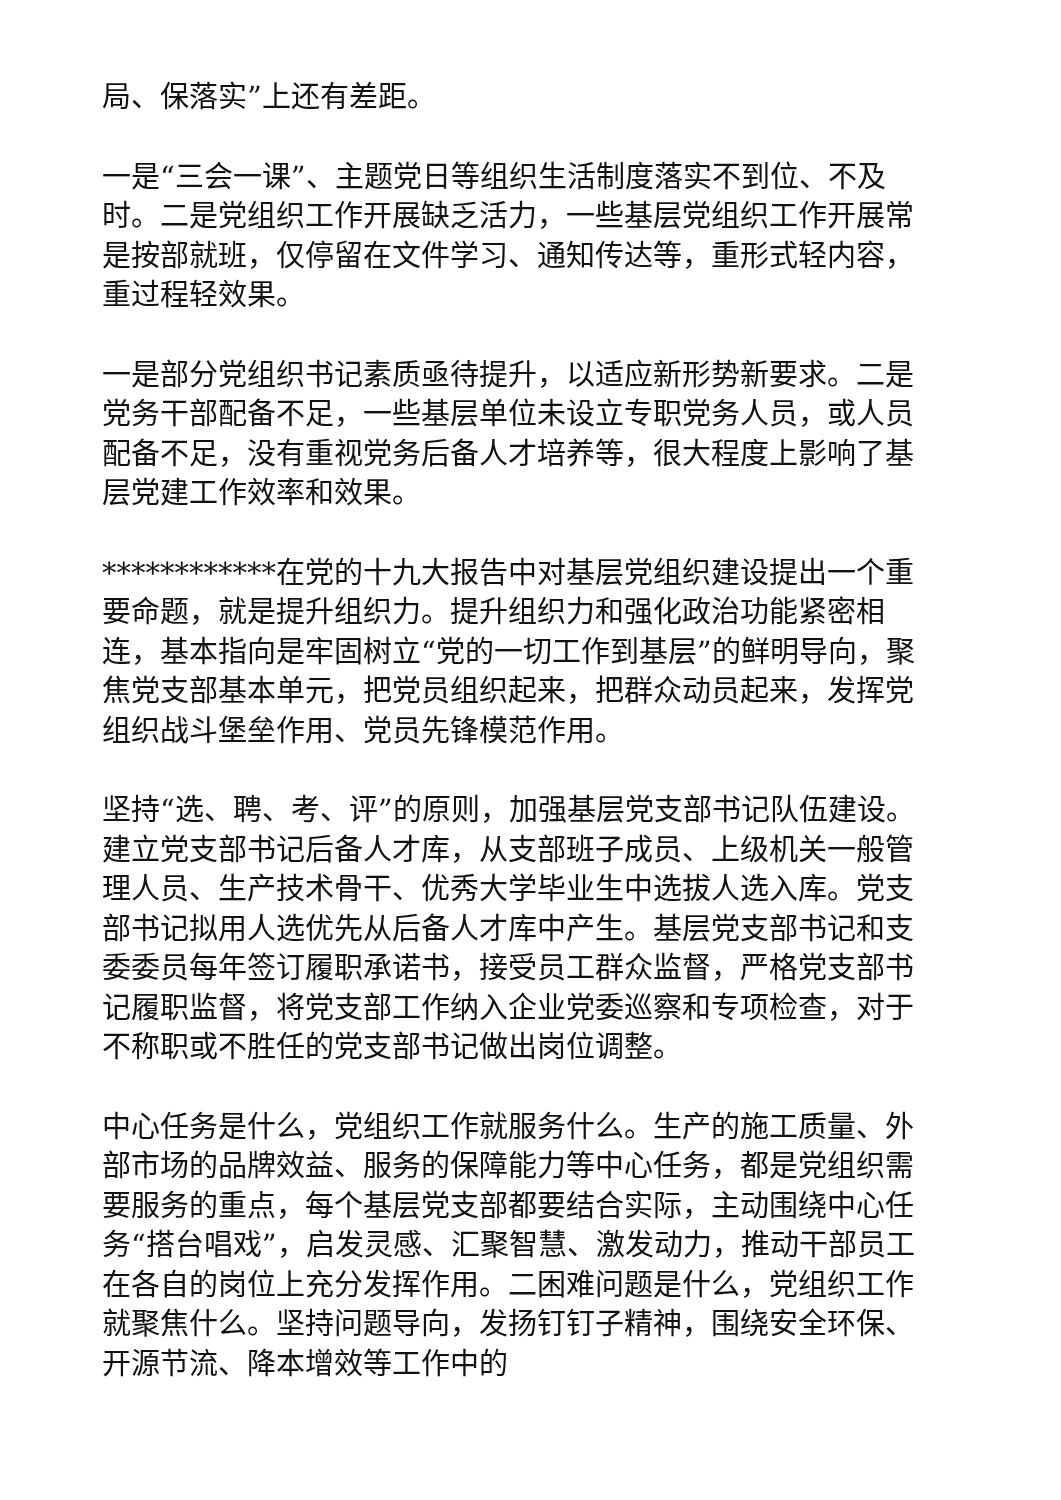局、保落实”上还有差距。
一是“三会一课”、主题党日等组织生活制度落实不到位、不及时。二是党组织工作开展缺乏活力，一些基层党组织工作开展常是按部就班，仅停留在文件学习、通知传达等，重形式轻内容，重过程轻效果。
一是部分党组织书记素质亟待提升，以适应新形势新要求。二是党务干部配备不足，一些基层单位未设立专职党务人员，或人员配备不足，没有重视党务后备人才培养等，很大程度上影响了基层党建工作效率和效果。
************在党的十九大报告中对基层党组织建设提出一个重要命题，就是提升组织力。提升组织力和强化政治功能紧密相连，基本指向是牢固树立“党的一切工作到基层”的鲜明导向，聚焦党支部基本单元，把党员组织起来，把群众动员起来，发挥党组织战斗堡垒作用、党员先锋模范作用。
坚持“选、聘、考、评”的原则，加强基层党支部书记队伍建设。建立党支部书记后备人才库，从支部班子成员、上级机关一般管理人员、生产技术骨干、优秀大学毕业生中选拔人选入库。党支部书记拟用人选优先从后备人才库中产生。基层党支部书记和支委委员每年签订履职承诺书，接受员工群众监督，严格党支部书记履职监督，将党支部工作纳入企业党委巡察和专项检查，对于不称职或不胜任的党支部书记做出岗位调整。
中心任务是什么，党组织工作就服务什么。生产的施工质量、外部市场的品牌效益、服务的保障能力等中心任务，都是党组织需要服务的重点，每个基层党支部都要结合实际，主动围绕中心任务“搭台唱戏”，启发灵感、汇聚智慧、激发动力，推动干部员工在各自的岗位上充分发挥作用。二困难问题是什么，党组织工作就聚焦什么。坚持问题导向，发扬钉钉子精神，围绕安全环保、开源节流、降本增效等工作中的